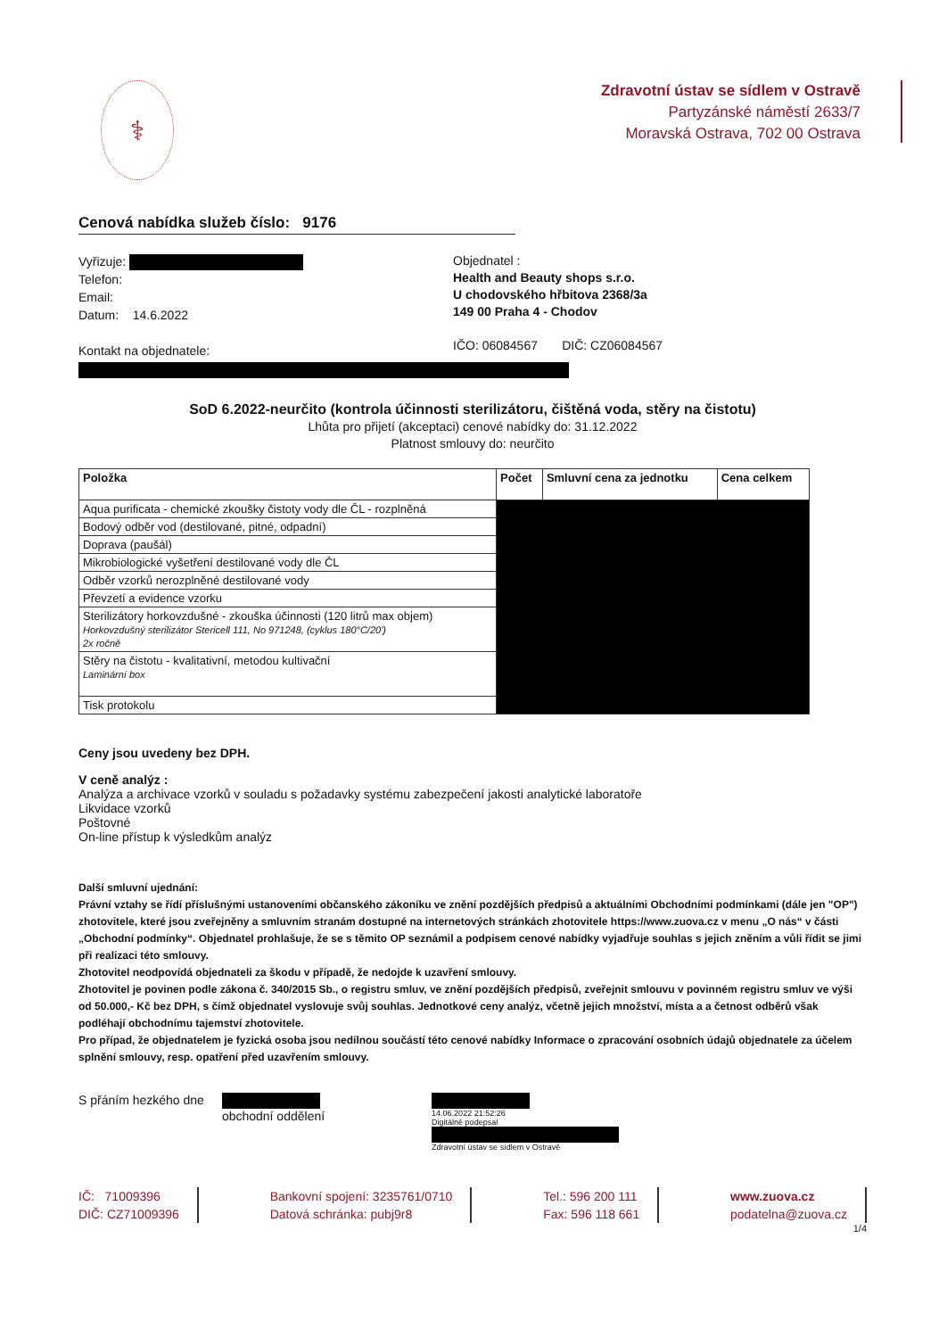⚕
Zdravotní ústav se sídlem v Ostravě
Partyzánské náměstí 2633/7
Moravská Ostrava, 702 00 Ostrava
Cenová nabídka služeb číslo: 9176
Vyřizuje:
Telefon:
Email:
Datum: 14.6.2022
Kontakt na objednatele:
Objednatel :
Health and Beauty shops s.r.o.
U chodovského hřbitova 2368/3a
149 00 Praha 4 - Chodov
IČO: 06084567 DIČ: CZ06084567
SoD 6.2022-neurčito (kontrola účinnosti sterilizátoru, čištěná voda, stěry na čistotu)
Lhůta pro přijetí (akceptaci) cenové nabídky do: 31.12.2022
Platnost smlouvy do: neurčito
| Položka | Počet | Smluvní cena za jednotku | Cena celkem |
| --- | --- | --- | --- |
| Aqua purificata - chemické zkoušky čistoty vody dle ČL - rozplněná | | | |
| Bodový odběr vod (destilované, pitné, odpadní) | | | |
| Doprava (paušál) | | | |
| Mikrobiologické vyšetření destilované vody dle ČL | | | |
| Odběr vzorků nerozplněné destilované vody | | | |
| Převzetí a evidence vzorku | | | |
| Sterilizátory horkovzdušné - zkouška účinnosti (120 litrů max objem) Horkovzdušný sterilizátor Stericell 111, No 971248, (cyklus 180°C/20') 2x ročně | | | |
| Stěry na čistotu - kvalitativní, metodou kultivační Laminární box | | | |
| Tisk protokolu | | | |
Ceny jsou uvedeny bez DPH.
V ceně analýz :
Analýza a archivace vzorků v souladu s požadavky systému zabezpečení jakosti analytické laboratoře
Likvidace vzorků
Poštovné
On-line přístup k výsledkům analýz
Další smluvní ujednání:
Právní vztahy se řídí příslušnými ustanoveními občanského zákoníku ve znění pozdějších předpisů a aktuálními Obchodními podmínkami (dále jen "OP") zhotovitele, které jsou zveřejněny a smluvním stranám dostupné na internetových stránkách zhotovitele https://www.zuova.cz v menu „O nás“ v části „Obchodní podmínky“. Objednatel prohlašuje, že se s těmito OP seznámil a podpisem cenové nabídky vyjadřuje souhlas s jejich zněním a vůli řídit se jimi při realizaci této smlouvy.
Zhotovitel neodpovídá objednateli za škodu v případě, že nedojde k uzavření smlouvy.
Zhotovitel je povinen podle zákona č. 340/2015 Sb., o registru smluv, ve znění pozdějších předpisů, zveřejnit smlouvu v povinném registru smluv ve výši od 50.000,- Kč bez DPH, s čímž objednatel vyslovuje svůj souhlas. Jednotkové ceny analýz, včetně jejich množství, místa a a četnost odběrů však podléhají obchodnímu tajemství zhotovitele.
Pro případ, že objednatelem je fyzická osoba jsou nedílnou součástí této cenové nabídky Informace o zpracování osobních údajů objednatele za účelem splnění smlouvy, resp. opatření před uzavřením smlouvy.
S přáním hezkého dne
obchodní oddělení
14.06.2022 21:52:26
Digitálně podepsal
Zdravotní ústav se sídlem v Ostravě
IČ: 71009396
DIČ: CZ71009396
Bankovní spojení: 3235761/0710
Datová schránka: pubj9r8
Tel.: 596 200 111
Fax: 596 118 661
www.zuova.cz
podatelna@zuova.cz
1/4